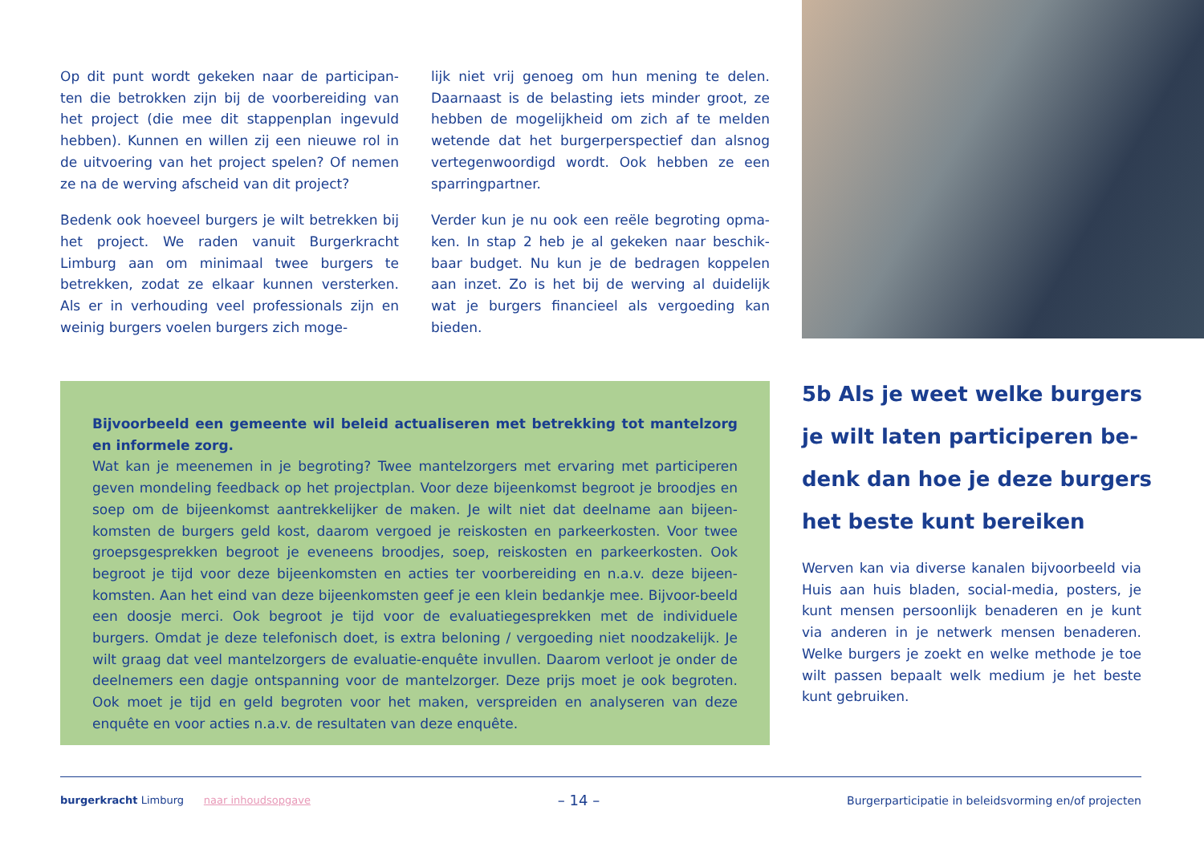Op dit punt wordt gekeken naar de participan-ten die betrokken zijn bij de voorbereiding van het project (die mee dit stappenplan ingevuld hebben). Kunnen en willen zij een nieuwe rol in de uitvoering van het project spelen? Of nemen ze na de werving afscheid van dit project?
Bedenk ook hoeveel burgers je wilt betrekken bij het project. We raden vanuit Burgerkracht Limburg aan om minimaal twee burgers te betrekken, zodat ze elkaar kunnen versterken. Als er in verhouding veel professionals zijn en weinig burgers voelen burgers zich moge-
lijk niet vrij genoeg om hun mening te delen. Daarnaast is de belasting iets minder groot, ze hebben de mogelijkheid om zich af te melden wetende dat het burgerperspectief dan alsnog vertegenwoordigd wordt. Ook hebben ze een sparringpartner.
Verder kun je nu ook een reële begroting opma-ken. In stap 2 heb je al gekeken naar beschik-baar budget. Nu kun je de bedragen koppelen aan inzet. Zo is het bij de werving al duidelijk wat je burgers financieel als vergoeding kan bieden.
Bijvoorbeeld een gemeente wil beleid actualiseren met betrekking tot mantelzorg en informele zorg.
Wat kan je meenemen in je begroting? Twee mantelzorgers met ervaring met participeren geven mondeling feedback op het projectplan. Voor deze bijeenkomst begroot je broodjes en soep om de bijeenkomst aantrekkelijker de maken. Je wilt niet dat deelname aan bijeen-komsten de burgers geld kost, daarom vergoed je reiskosten en parkeerkosten. Voor twee groepsgesprekken begroot je eveneens broodjes, soep, reiskosten en parkeerkosten. Ook begroot je tijd voor deze bijeenkomsten en acties ter voorbereiding en n.a.v. deze bijeen-komsten. Aan het eind van deze bijeenkomsten geef je een klein bedankje mee. Bijvoor-beeld een doosje merci. Ook begroot je tijd voor de evaluatiegesprekken met de individuele burgers. Omdat je deze telefonisch doet, is extra beloning / vergoeding niet noodzakelijk. Je wilt graag dat veel mantelzorgers de evaluatie-enquête invullen. Daarom verloot je onder de deelnemers een dagje ontspanning voor de mantelzorger. Deze prijs moet je ook begroten. Ook moet je tijd en geld begroten voor het maken, verspreiden en analyseren van deze enquête en voor acties n.a.v. de resultaten van deze enquête.
5b Als je weet welke burgers je wilt laten participeren be-denk dan hoe je deze burgers het beste kunt bereiken
Werven kan via diverse kanalen bijvoorbeeld via Huis aan huis bladen, social-media, posters, je kunt mensen persoonlijk benaderen en je kunt via anderen in je netwerk mensen benaderen. Welke burgers je zoekt en welke methode je toe wilt passen bepaalt welk medium je het beste kunt gebruiken.
burgerkracht Limburg naar inhoudsopgave – 14 – Burgerparticipatie in beleidsvorming en/of projecten